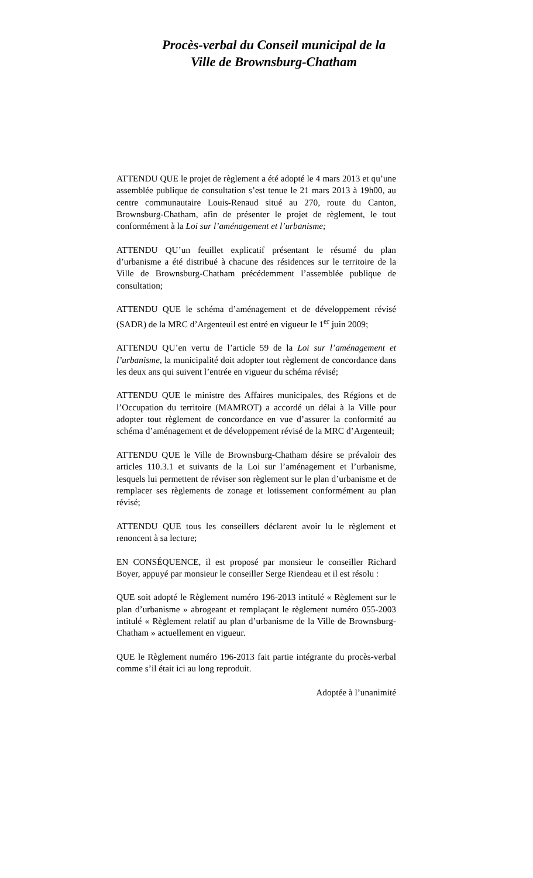Procès-verbal du Conseil municipal de la
Ville de Brownsburg-Chatham
ATTENDU QUE le projet de règlement a été adopté le 4 mars 2013 et qu’une assemblée publique de consultation s’est tenue le 21 mars 2013 à 19h00, au centre communautaire Louis-Renaud situé au 270, route du Canton, Brownsburg-Chatham, afin de présenter le projet de règlement, le tout conformément à la Loi sur l’aménagement et l’urbanisme;
ATTENDU QU’un feuillet explicatif présentant le résumé du plan d’urbanisme a été distribué à chacune des résidences sur le territoire de la Ville de Brownsburg-Chatham précédemment l’assemblée publique de consultation;
ATTENDU QUE le schéma d’aménagement et de développement révisé (SADR) de la MRC d’Argenteuil est entré en vigueur le 1<sup>er</sup> juin 2009;
ATTENDU QU’en vertu de l’article 59 de la Loi sur l’aménagement et l’urbanisme, la municipalité doit adopter tout règlement de concordance dans les deux ans qui suivent l’entrée en vigueur du schéma révisé;
ATTENDU QUE le ministre des Affaires municipales, des Régions et de l’Occupation du territoire (MAMROT) a accordé un délai à la Ville pour adopter tout règlement de concordance en vue d’assurer la conformité au schéma d’aménagement et de développement révisé de la MRC d’Argenteuil;
ATTENDU QUE le Ville de Brownsburg-Chatham désire se prévaloir des articles 110.3.1 et suivants de la Loi sur l’aménagement et l’urbanisme, lesquels lui permettent de réviser son règlement sur le plan d’urbanisme et de remplacer ses règlements de zonage et lotissement conformément au plan révisé;
ATTENDU QUE tous les conseillers déclarent avoir lu le règlement et renoncent à sa lecture;
EN CONSÉQUENCE, il est proposé par monsieur le conseiller Richard Boyer, appuyé par monsieur le conseiller Serge Riendeau et il est résolu :
QUE soit adopté le Règlement numéro 196-2013 intitulé « Règlement sur le plan d’urbanisme » abrogeant et remplaçant le règlement numéro 055-2003 intitulé « Règlement relatif au plan d’urbanisme de la Ville de Brownsburg-Chatham » actuellement en vigueur.
QUE le Règlement numéro 196-2013 fait partie intégrante du procès-verbal comme s’il était ici au long reproduit.
Adoptée à l’unanimité